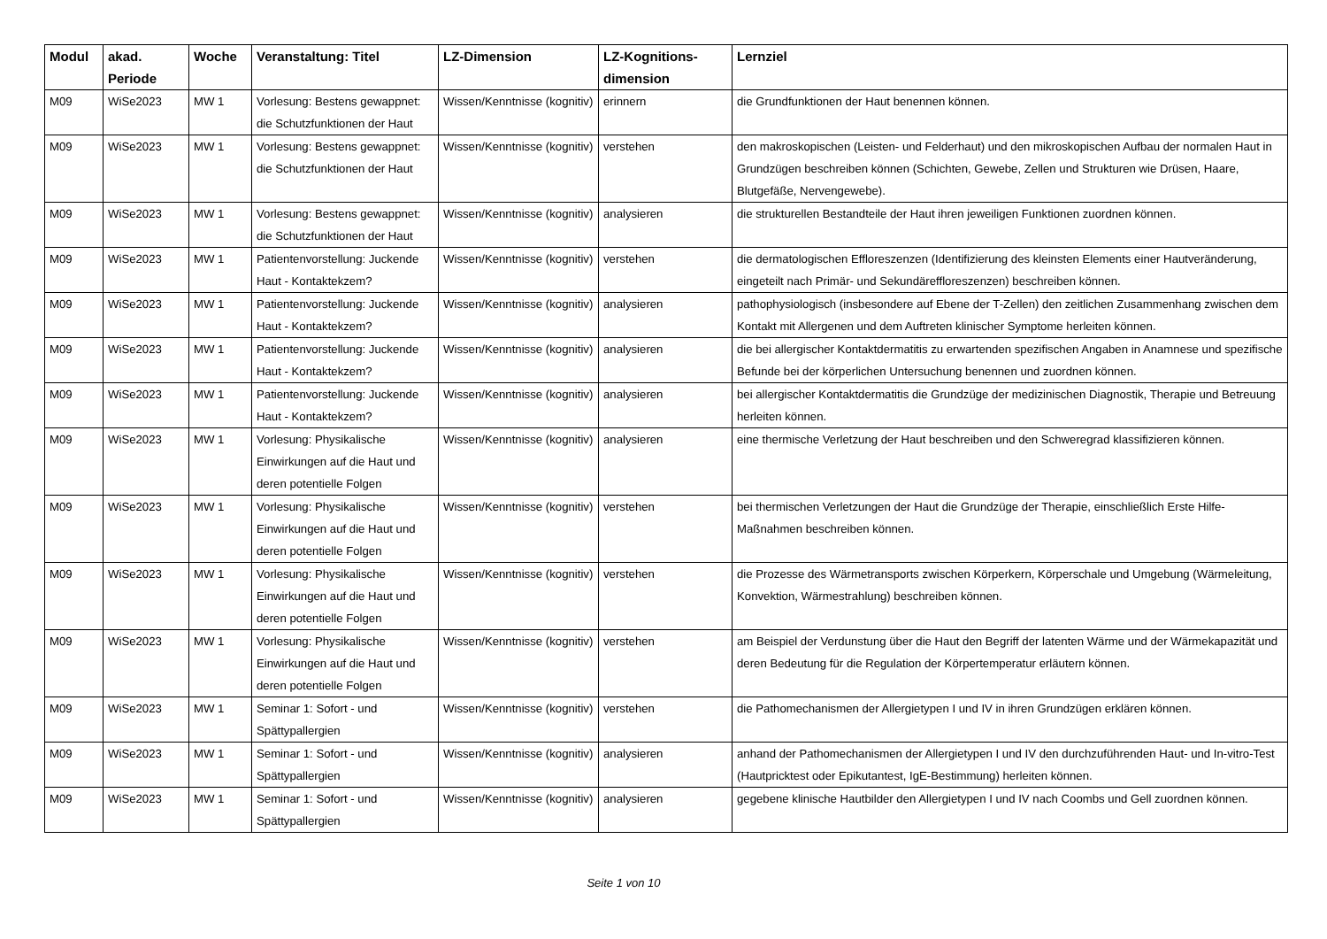| Modul | akad. Periode | Woche | Veranstaltung: Titel | LZ-Dimension | LZ-Kognitions-dimension | Lernziel |
| --- | --- | --- | --- | --- | --- | --- |
| M09 | WiSe2023 | MW 1 | Vorlesung: Bestens gewappnet: die Schutzfunktionen der Haut | Wissen/Kenntnisse (kognitiv) | erinnern | die Grundfunktionen der Haut benennen können. |
| M09 | WiSe2023 | MW 1 | Vorlesung: Bestens gewappnet: die Schutzfunktionen der Haut | Wissen/Kenntnisse (kognitiv) | verstehen | den makroskopischen (Leisten- und Felderhaut) und den mikroskopischen Aufbau der normalen Haut in Grundzügen beschreiben können (Schichten, Gewebe, Zellen und Strukturen wie Drüsen, Haare, Blutgefäße, Nervengewebe). |
| M09 | WiSe2023 | MW 1 | Vorlesung: Bestens gewappnet: die Schutzfunktionen der Haut | Wissen/Kenntnisse (kognitiv) | analysieren | die strukturellen Bestandteile der Haut ihren jeweiligen Funktionen zuordnen können. |
| M09 | WiSe2023 | MW 1 | Patientenvorstellung: Juckende Haut - Kontaktekzem? | Wissen/Kenntnisse (kognitiv) | verstehen | die dermatologischen Effloreszenzen (Identifizierung des kleinsten Elements einer Hautveränderung, eingeteilt nach Primär- und Sekundäreffloreszenzen) beschreiben können. |
| M09 | WiSe2023 | MW 1 | Patientenvorstellung: Juckende Haut - Kontaktekzem? | Wissen/Kenntnisse (kognitiv) | analysieren | pathophysiologisch (insbesondere auf Ebene der T-Zellen) den zeitlichen Zusammenhang zwischen dem Kontakt mit Allergenen und dem Auftreten klinischer Symptome herleiten können. |
| M09 | WiSe2023 | MW 1 | Patientenvorstellung: Juckende Haut - Kontaktekzem? | Wissen/Kenntnisse (kognitiv) | analysieren | die bei allergischer Kontaktdermatitis zu erwartenden spezifischen Angaben in Anamnese und spezifische Befunde bei der körperlichen Untersuchung benennen und zuordnen können. |
| M09 | WiSe2023 | MW 1 | Patientenvorstellung: Juckende Haut - Kontaktekzem? | Wissen/Kenntnisse (kognitiv) | analysieren | bei allergischer Kontaktdermatitis die Grundzüge der medizinischen Diagnostik, Therapie und Betreuung herleiten können. |
| M09 | WiSe2023 | MW 1 | Vorlesung: Physikalische Einwirkungen auf die Haut und deren potentielle Folgen | Wissen/Kenntnisse (kognitiv) | analysieren | eine thermische Verletzung der Haut beschreiben und den Schweregrad klassifizieren können. |
| M09 | WiSe2023 | MW 1 | Vorlesung: Physikalische Einwirkungen auf die Haut und deren potentielle Folgen | Wissen/Kenntnisse (kognitiv) | verstehen | bei thermischen Verletzungen der Haut die Grundzüge der Therapie, einschließlich Erste Hilfe-Maßnahmen beschreiben können. |
| M09 | WiSe2023 | MW 1 | Vorlesung: Physikalische Einwirkungen auf die Haut und deren potentielle Folgen | Wissen/Kenntnisse (kognitiv) | verstehen | die Prozesse des Wärmetransports zwischen Körperkern, Körperschale und Umgebung (Wärmeleitung, Konvektion, Wärmestrahlung) beschreiben können. |
| M09 | WiSe2023 | MW 1 | Vorlesung: Physikalische Einwirkungen auf die Haut und deren potentielle Folgen | Wissen/Kenntnisse (kognitiv) | verstehen | am Beispiel der Verdunstung über die Haut den Begriff der latenten Wärme und der Wärmekapazität und deren Bedeutung für die Regulation der Körpertemperatur erläutern können. |
| M09 | WiSe2023 | MW 1 | Seminar 1: Sofort - und Spättypallergien | Wissen/Kenntnisse (kognitiv) | verstehen | die Pathomechanismen der Allergietypen I und IV in ihren Grundzügen erklären können. |
| M09 | WiSe2023 | MW 1 | Seminar 1: Sofort - und Spättypallergien | Wissen/Kenntnisse (kognitiv) | analysieren | anhand der Pathomechanismen der Allergietypen I und IV den durchzuführenden Haut- und In-vitro-Test (Hautpricktest oder Epikutantest, IgE-Bestimmung) herleiten können. |
| M09 | WiSe2023 | MW 1 | Seminar 1: Sofort - und Spättypallergien | Wissen/Kenntnisse (kognitiv) | analysieren | gegebene klinische Hautbilder den Allergietypen I und IV nach Coombs und Gell zuordnen können. |
Seite 1 von 10